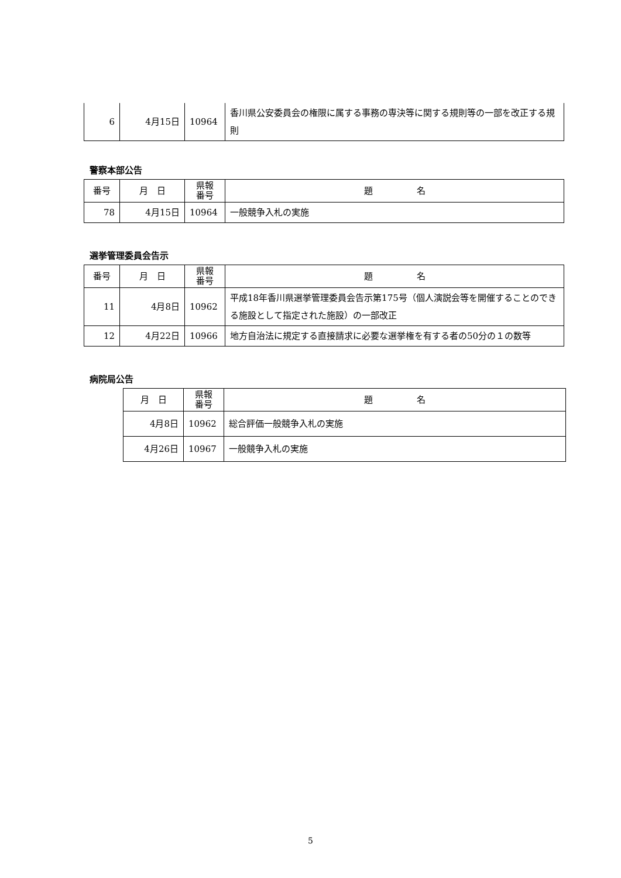| 6 | 4月15日 | 10964 | 香川県公安委員会の権限に属する事務の専決等に関する規則等の一部を改正する規則 |
警察本部公告
| 番号 | 月 日 | 県報 番号 | 題 名 |
| --- | --- | --- | --- |
| 78 | 4月15日 | 10964 | 一般競争入札の実施 |
選挙管理委員会告示
| 番号 | 月 日 | 県報 番号 | 題 名 |
| --- | --- | --- | --- |
| 11 | 4月8日 | 10962 | 平成18年香川県選挙管理委員会告示第175号（個人演説会等を開催することのできる施設として指定された施設）の一部改正 |
| 12 | 4月22日 | 10966 | 地方自治法に規定する直接請求に必要な選挙権を有する者の50分の１の数等 |
病院局公告
| 月 日 | 県報 番号 | 題 名 |
| --- | --- | --- |
| 4月8日 | 10962 | 総合評価一般競争入札の実施 |
| 4月26日 | 10967 | 一般競争入札の実施 |
5